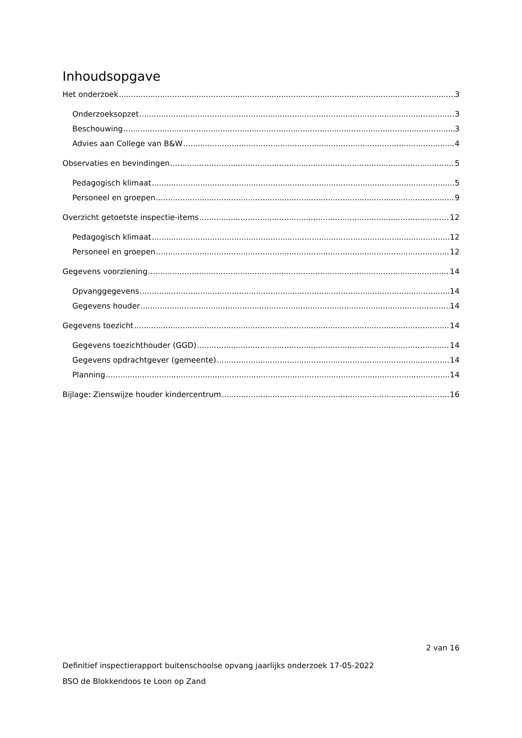Inhoudsopgave
Het onderzoek 3
Onderzoeksopzet 3
Beschouwing 3
Advies aan College van B&W 4
Observaties en bevindingen 5
Pedagogisch klimaat 5
Personeel en groepen 9
Overzicht getoetste inspectie-items 12
Pedagogisch klimaat 12
Personeel en groepen 12
Gegevens voorziening 14
Opvanggegevens 14
Gegevens houder 14
Gegevens toezicht 14
Gegevens toezichthouder (GGD) 14
Gegevens opdrachtgever (gemeente) 14
Planning 14
Bijlage: Zienswijze houder kindercentrum 16
2 van 16
Definitief inspectierapport buitenschoolse opvang jaarlijks onderzoek 17-05-2022
BSO de Blokkendoos te Loon op Zand